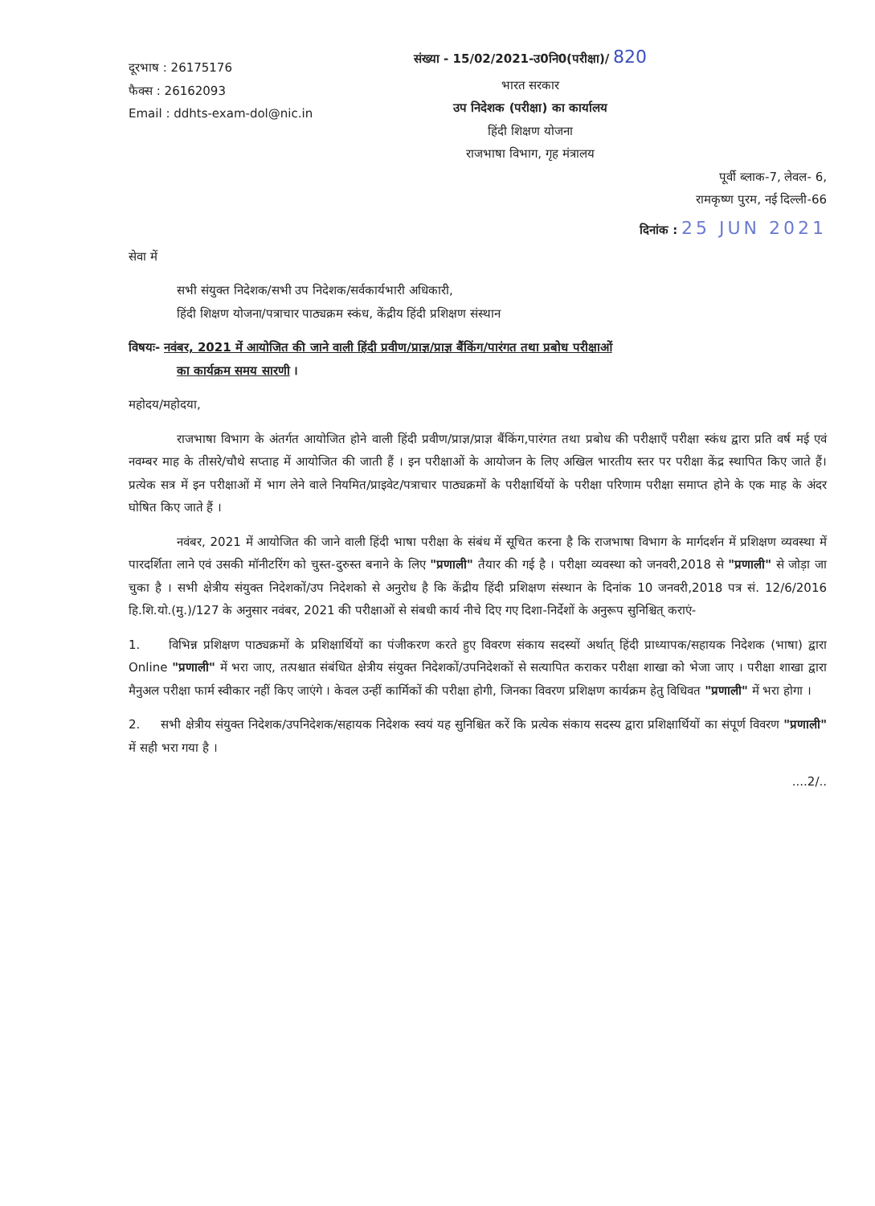दूरभाष : 26175176
फैक्स : 26162093
Email : ddhts-exam-dol@nic.in
संख्या - 15/02/2021-उ0नि0(परीक्षा)/ 820
भारत सरकार
उप निदेशक (परीक्षा) का कार्यालय
हिंदी शिक्षण योजना
राजभाषा विभाग, गृह मंत्रालय
पूर्वी ब्लाक-7, लेवल- 6,
रामकृष्ण पुरम, नई दिल्ली-66
दिनांक : 25 JUN 2021
सेवा में
सभी संयुक्त निदेशक/सभी उप निदेशक/सर्वकार्यभारी अधिकारी,
हिंदी शिक्षण योजना/पत्राचार पाठ्यक्रम स्कंध, केंद्रीय हिंदी प्रशिक्षण संस्थान
विषयः- नवंबर, 2021 में आयोजित की जाने वाली हिंदी प्रवीण/प्राज्ञ/प्राज्ञ बैंकिंग/पारंगत तथा प्रबोध परीक्षाओं
का कार्यक्रम समय सारणी ।
महोदय/महोदया,
राजभाषा विभाग के अंतर्गत आयोजित होने वाली हिंदी प्रवीण/प्राज्ञ/प्राज्ञ बैंकिंग,पारंगत तथा प्रबोध की परीक्षाएँ परीक्षा स्कंध द्वारा प्रति वर्ष मई एवं नवम्बर माह के तीसरे/चौथे सप्ताह में आयोजित की जाती हैं । इन परीक्षाओं के आयोजन के लिए अखिल भारतीय स्तर पर परीक्षा केंद्र स्थापित किए जाते हैं। प्रत्येक सत्र में इन परीक्षाओं में भाग लेने वाले नियमित/प्राइवेट/पत्राचार पाठ्यक्रमों के परीक्षार्थियों के परीक्षा परिणाम परीक्षा समाप्त होने के एक माह के अंदर घोषित किए जाते हैं ।
नवंबर, 2021 में आयोजित की जाने वाली हिंदी भाषा परीक्षा के संबंध में सूचित करना है कि राजभाषा विभाग के मार्गदर्शन में प्रशिक्षण व्यवस्था में पारदर्शिता लाने एवं उसकी मॉनीटरिंग को चुस्त-दुरुस्त बनाने के लिए "प्रणाली" तैयार की गई है । परीक्षा व्यवस्था को जनवरी,2018 से "प्रणाली" से जोड़ा जा चुका है । सभी क्षेत्रीय संयुक्त निदेशकों/उप निदेशको से अनुरोध है कि केंद्रीय हिंदी प्रशिक्षण संस्थान के दिनांक 10 जनवरी,2018 पत्र सं. 12/6/2016 हि.शि.यो.(मु.)/127 के अनुसार नवंबर, 2021 की परीक्षाओं से संबधी कार्य नीचे दिए गए दिशा-निर्देशों के अनुरूप सुनिश्चित् कराएं-
1. विभिन्न प्रशिक्षण पाठ्यक्रमों के प्रशिक्षार्थियों का पंजीकरण करते हुए विवरण संकाय सदस्यों अर्थात् हिंदी प्राध्यापक/सहायक निदेशक (भाषा) द्वारा Online "प्रणाली" में भरा जाए, तत्पश्चात संबंधित क्षेत्रीय संयुक्त निदेशकों/उपनिदेशकों से सत्यापित कराकर परीक्षा शाखा को भेजा जाए । परीक्षा शाखा द्वारा मैनुअल परीक्षा फार्म स्वीकार नहीं किए जाएंगे । केवल उन्हीं कार्मिकों की परीक्षा होगी, जिनका विवरण प्रशिक्षण कार्यक्रम हेतु विधिवत "प्रणाली" में भरा होगा ।
2. सभी क्षेत्रीय संयुक्त निदेशक/उपनिदेशक/सहायक निदेशक स्वयं यह सुनिश्चित करें कि प्रत्येक संकाय सदस्य द्वारा प्रशिक्षार्थियों का संपूर्ण विवरण "प्रणाली" में सही भरा गया है ।
....2/..